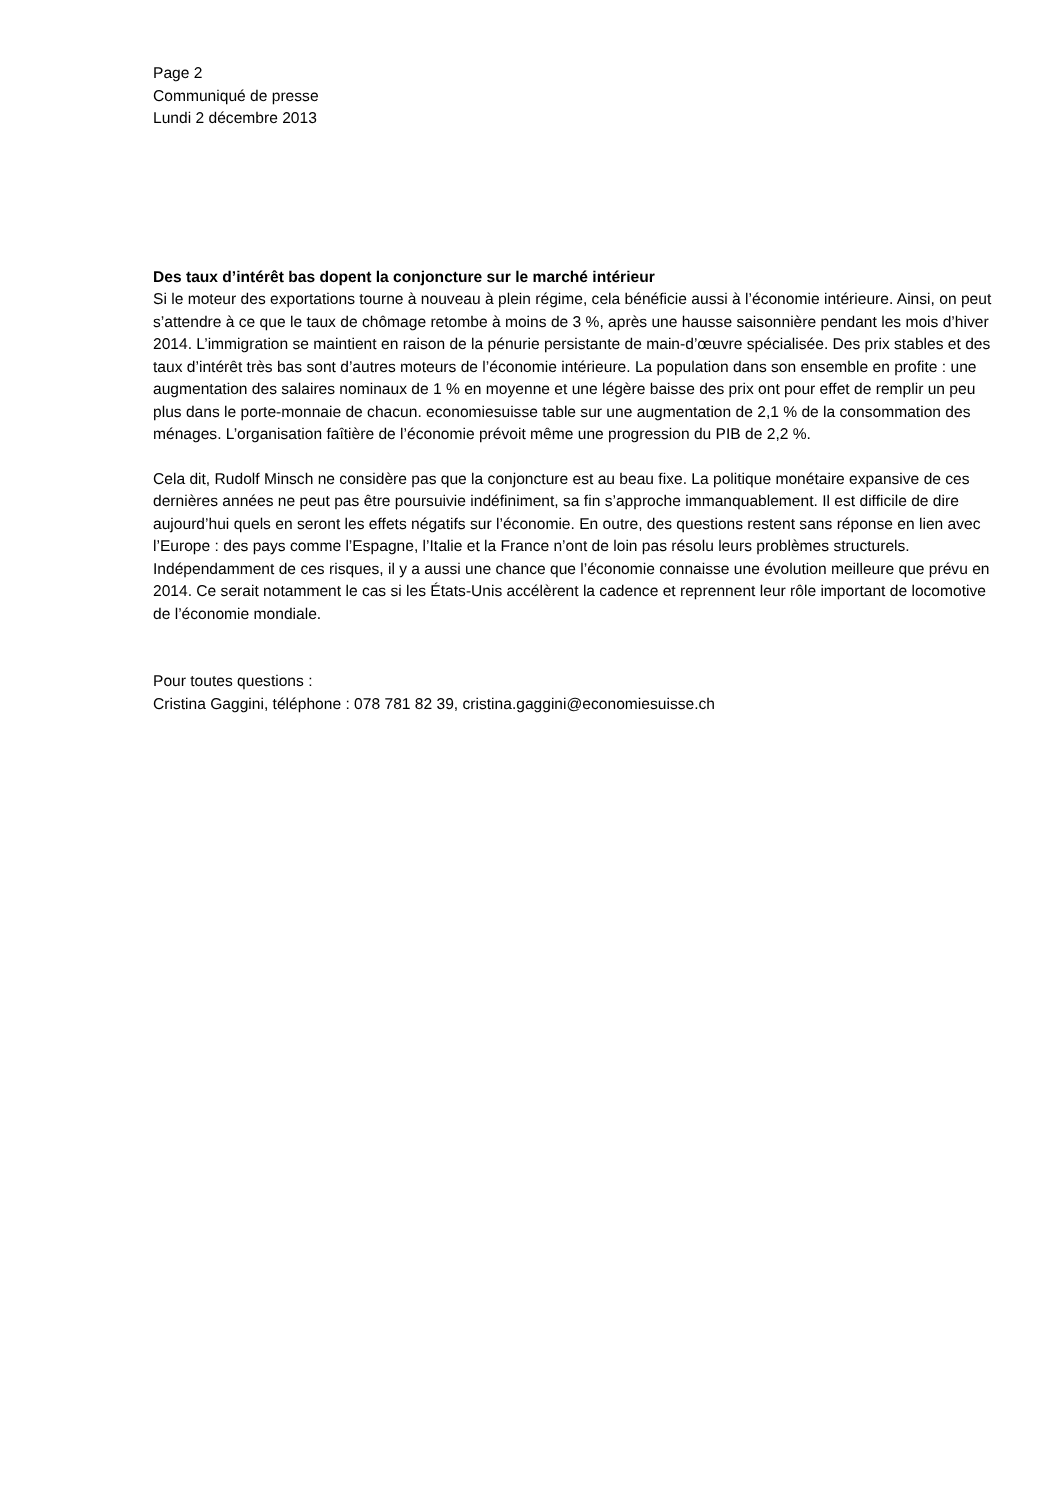Page 2
Communiqué de presse
Lundi 2 décembre 2013
Des taux d’intérêt bas dopent la conjoncture sur le marché intérieur
Si le moteur des exportations tourne à nouveau à plein régime, cela bénéficie aussi à l’économie intérieure. Ainsi, on peut s’attendre à ce que le taux de chômage retombe à moins de 3 %, après une hausse saisonnière pendant les mois d’hiver 2014. L’immigration se maintient en raison de la pénurie persistante de main-d’œuvre spécialisée. Des prix stables et des taux d’intérêt très bas sont d’autres moteurs de l’économie intérieure. La population dans son ensemble en profite : une augmentation des salaires nominaux de 1 % en moyenne et une légère baisse des prix ont pour effet de remplir un peu plus dans le porte-monnaie de chacun. economiesuisse table sur une augmentation de 2,1 % de la consommation des ménages. L’organisation faîtière de l’économie prévoit même une progression du PIB de 2,2 %.
Cela dit, Rudolf Minsch ne considère pas que la conjoncture est au beau fixe. La politique monétaire expansive de ces dernières années ne peut pas être poursuivie indéfiniment, sa fin s’approche immanquablement. Il est difficile de dire aujourd’hui quels en seront les effets négatifs sur l’économie. En outre, des questions restent sans réponse en lien avec l’Europe : des pays comme l’Espagne, l’Italie et la France n’ont de loin pas résolu leurs problèmes structurels. Indépendamment de ces risques, il y a aussi une chance que l’économie connaisse une évolution meilleure que prévu en 2014. Ce serait notamment le cas si les États-Unis accélèrent la cadence et reprennent leur rôle important de locomotive de l’économie mondiale.
Pour toutes questions :
Cristina Gaggini, téléphone : 078 781 82 39, cristina.gaggini@economiesuisse.ch